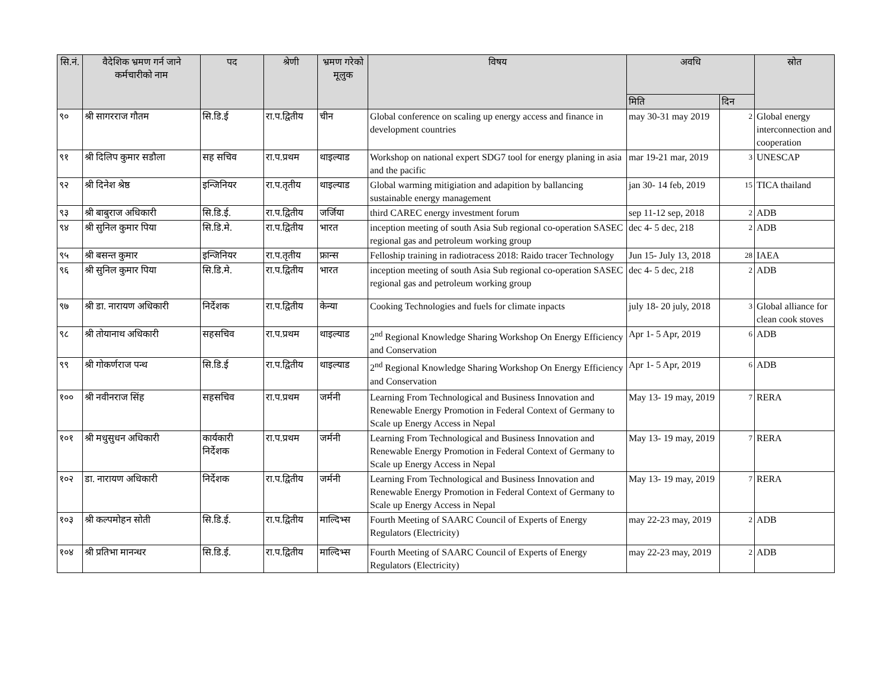| सि.नं. | वैदेशिक भ्रमण गर्न जाने कर्मचारीको नाम | पद | श्रेणी | भ्रमण गरेको मूलुक | विषय | अवधि | | स्रोत |
| --- | --- | --- | --- | --- | --- | --- | --- | --- |
| | | | | | | मिति | दिन | |
| ९० | श्री सागरराज गौतम | सि.डि.ई | रा.प.द्वितीय | चीन | Global conference on scaling up energy access and finance in development countries | may 30-31 may 2019 | 2 | Global energy interconnection and cooperation |
| ९१ | श्री दिलिप कुमार सडौला | सह सचिव | रा.प.प्रथम | थाइल्याड | Workshop on national expert SDG7 tool for energy planing in asia and the pacific | mar 19-21 mar, 2019 | 3 | UNESCAP |
| ९२ | श्री दिनेश श्रेष्ठ | इन्जिनियर | रा.प.तृतीय | थाइल्याड | Global warming mitigiation and adapition by ballancing sustainable energy management | jan 30- 14 feb, 2019 | 15 | TICA thailand |
| ९३ | श्री बाबुराज अधिकारी | सि.डि.ई. | रा.प.द्वितीय | जर्जिया | third CAREC energy investment forum | sep 11-12 sep, 2018 | 2 | ADB |
| ९४ | श्री सुनिल कुमार पिया | सि.डि.मे. | रा.प.द्वितीय | भारत | inception meeting of south Asia Sub regional co-operation SASEC regional gas and petroleum working group | dec 4- 5 dec, 218 | 2 | ADB |
| ९५ | श्री बसन्त कुमार | इन्जिनियर | रा.प.तृतीय | फ्रान्स | Felloship training in radiotracess 2018: Raido tracer Technology | Jun 15- July 13, 2018 | 28 | IAEA |
| ९६ | श्री सुनिल कुमार पिया | सि.डि.मे. | रा.प.द्वितीय | भारत | inception meeting of south Asia Sub regional co-operation SASEC regional gas and petroleum working group | dec 4- 5 dec, 218 | 2 | ADB |
| ९७ | श्री डा. नारायण अधिकारी | निर्देशक | रा.प.द्वितीय | केन्या | Cooking Technologies and fuels for climate inpacts | july 18- 20 july, 2018 | 3 | Global alliance for clean cook stoves |
| ९८ | श्री तोयानाथ अधिकारी | सहसचिव | रा.प.प्रथम | थाइल्याड | 2<sup>nd</sup> Regional Knowledge Sharing Workshop On Energy Efficiency and Conservation | Apr 1- 5 Apr, 2019 | 6 | ADB |
| ९९ | श्री गोकर्णराज पन्थ | सि.डि.ई | रा.प.द्वितीय | थाइल्याड | 2<sup>nd</sup> Regional Knowledge Sharing Workshop On Energy Efficiency and Conservation | Apr 1- 5 Apr, 2019 | 6 | ADB |
| १०० | श्री नवीनराज सिंह | सहसचिव | रा.प.प्रथम | जर्मनी | Learning From Technological and Business Innovation and Renewable Energy Promotion in Federal Context of Germany to Scale up Energy Access in Nepal | May 13- 19 may, 2019 | 7 | RERA |
| १०१ | श्री मधुसुधन अधिकारी | कार्यकारी निर्देशक | रा.प.प्रथम | जर्मनी | Learning From Technological and Business Innovation and Renewable Energy Promotion in Federal Context of Germany to Scale up Energy Access in Nepal | May 13- 19 may, 2019 | 7 | RERA |
| १०२ | डा. नारायण अधिकारी | निर्देशक | रा.प.द्वितीय | जर्मनी | Learning From Technological and Business Innovation and Renewable Energy Promotion in Federal Context of Germany to Scale up Energy Access in Nepal | May 13- 19 may, 2019 | 7 | RERA |
| १०३ | श्री कल्पमोहन सोती | सि.डि.ई. | रा.प.द्वितीय | माल्दिभ्स | Fourth Meeting of SAARC Council of Experts of Energy Regulators (Electricity) | may 22-23 may, 2019 | 2 | ADB |
| १०४ | श्री प्रतिभा मानन्धर | सि.डि.ई. | रा.प.द्वितीय | माल्दिभ्स | Fourth Meeting of SAARC Council of Experts of Energy Regulators (Electricity) | may 22-23 may, 2019 | 2 | ADB |